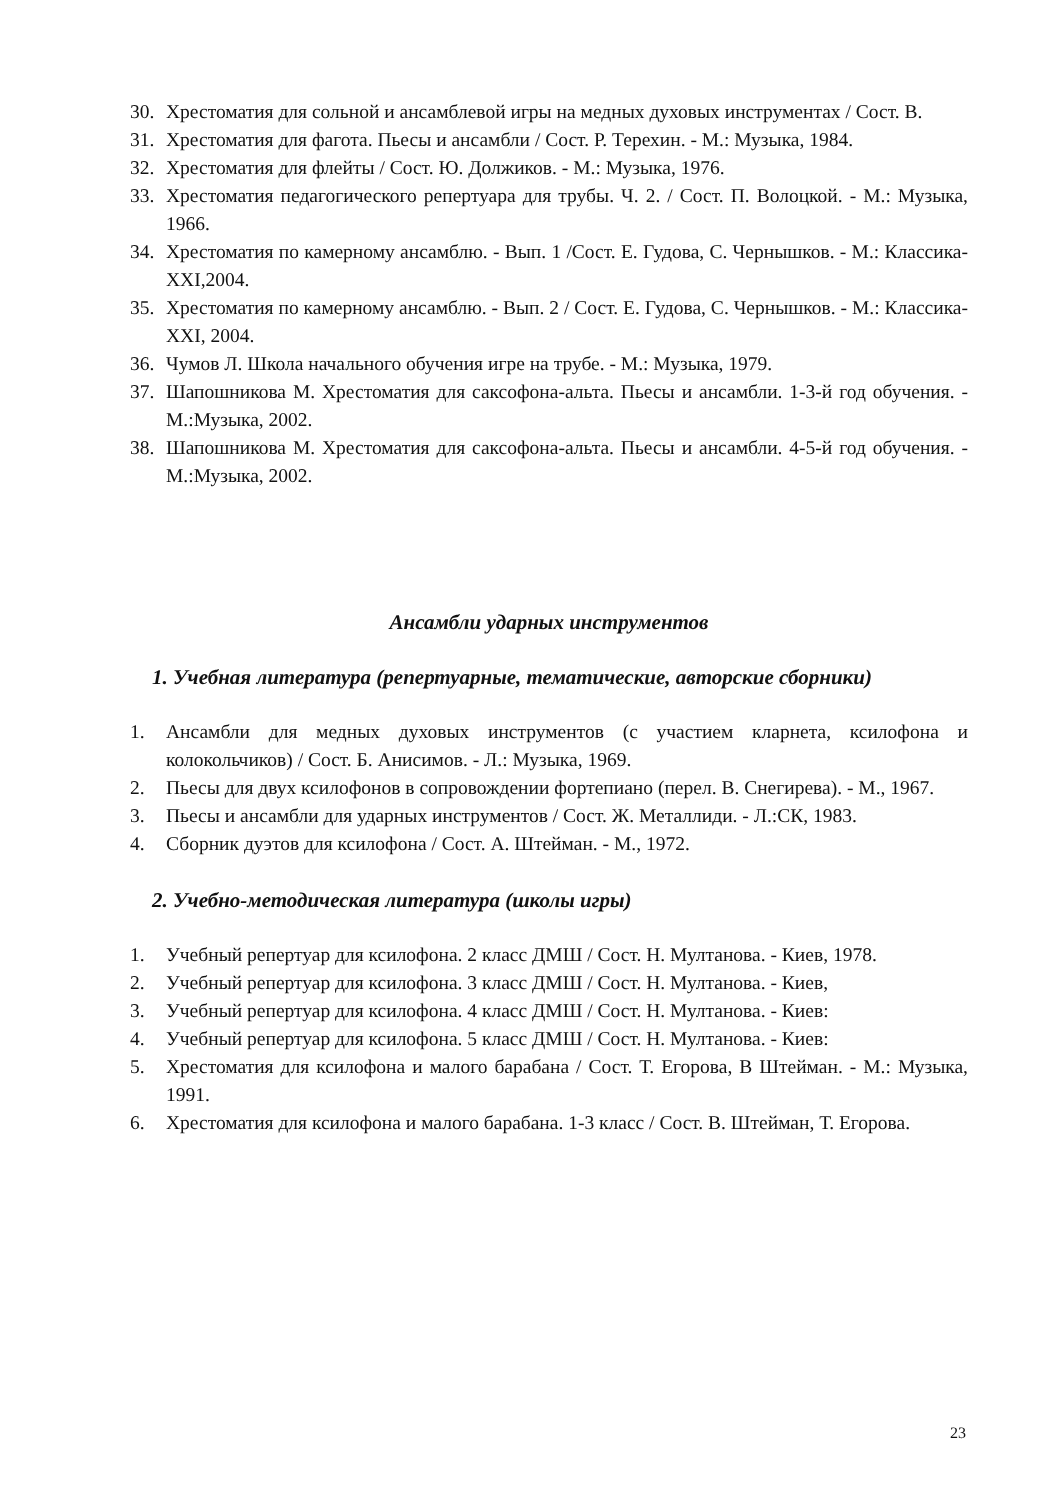30. Хрестоматия для сольной и ансамблевой игры на медных духовых инструментах / Сост. В.
31. Хрестоматия для фагота. Пьесы и ансамбли / Сост. Р. Терехин. - М.: Музыка, 1984.
32. Хрестоматия для флейты / Сост. Ю. Должиков. - М.: Музыка, 1976.
33. Хрестоматия педагогического репертуара для трубы. Ч. 2. / Сост. П. Волоцкой. - М.: Музыка, 1966.
34. Хрестоматия по камерному ансамблю. - Вып. 1 /Сост. Е. Гудова, С. Чернышков. - М.: Классика-XXI,2004.
35. Хрестоматия по камерному ансамблю. - Вып. 2 / Сост. Е. Гудова, С. Чернышков. - М.: Классика-XXI, 2004.
36. Чумов Л. Школа начального обучения игре на трубе. - М.: Музыка, 1979.
37. Шапошникова М. Хрестоматия для саксофона-альта. Пьесы и ансамбли. 1-3-й год обучения. - М.:Музыка, 2002.
38. Шапошникова М. Хрестоматия для саксофона-альта. Пьесы и ансамбли. 4-5-й год обучения. - М.:Музыка, 2002.
Ансамбли ударных инструментов
1. Учебная литература (репертуарные, тематические, авторские сборники)
1. Ансамбли для медных духовых инструментов (с участием кларнета, ксилофона и колокольчиков) / Сост. Б. Анисимов. - Л.: Музыка, 1969.
2. Пьесы для двух ксилофонов в сопровождении фортепиано (перел. В. Снегирева). - М., 1967.
3. Пьесы и ансамбли для ударных инструментов / Сост. Ж. Металлиди. - Л.:СК, 1983.
4. Сборник дуэтов для ксилофона / Сост. А. Штейман. - М., 1972.
2. Учебно-методическая литература (школы игры)
1. Учебный репертуар для ксилофона. 2 класс ДМШ / Сост. Н. Мултанова. - Киев, 1978.
2. Учебный репертуар для ксилофона. 3 класс ДМШ / Сост. Н. Мултанова. - Киев,
3. Учебный репертуар для ксилофона. 4 класс ДМШ / Сост. Н. Мултанова. - Киев:
4. Учебный репертуар для ксилофона. 5 класс ДМШ / Сост. Н. Мултанова. - Киев:
5. Хрестоматия для ксилофона и малого барабана / Сост. Т. Егорова, В Штейман. - М.: Музыка, 1991.
6. Хрестоматия для ксилофона и малого барабана. 1-3 класс / Сост. В. Штейман, Т. Егорова.
23